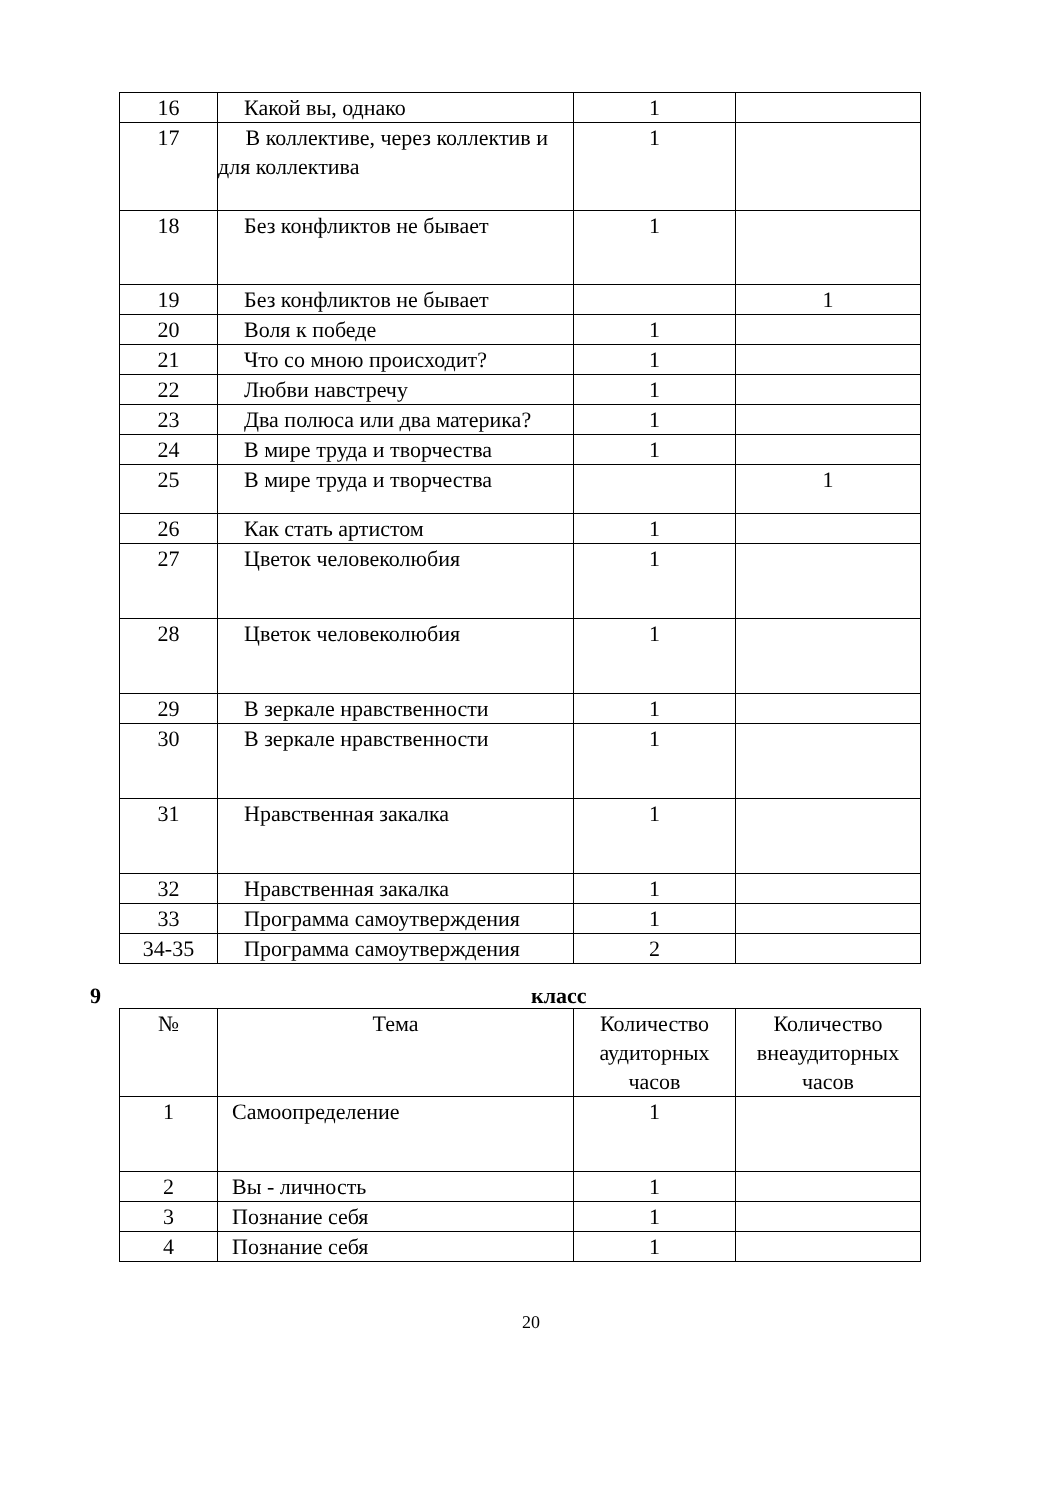| 16 | Какой вы, однако | 1 | |
| 17 | В коллективе, через коллектив и для коллектива | 1 | |
| 18 | Без конфликтов не бывает | 1 | |
| 19 | Без конфликтов не бывает | | 1 |
| 20 | Воля к победе | 1 | |
| 21 | Что со мною происходит? | 1 | |
| 22 | Любви навстречу | 1 | |
| 23 | Два полюса или два материка? | 1 | |
| 24 | В мире труда и творчества | 1 | |
| 25 | В мире труда и творчества | | 1 |
| 26 | Как стать артистом | 1 | |
| 27 | Цветок человеколюбия | 1 | |
| 28 | Цветок человеколюбия | 1 | |
| 29 | В зеркале нравственности | 1 | |
| 30 | В зеркале нравственности | 1 | |
| 31 | Нравственная закалка | 1 | |
| 32 | Нравственная закалка | 1 | |
| 33 | Программа самоутверждения | 1 | |
| 34-35 | Программа самоутверждения | 2 | |
9 класс
| № | Тема | Количество аудиторных часов | Количество внеаудиторных часов |
| --- | --- | --- | --- |
| 1 | Самоопределение | 1 | |
| 2 | Вы - личность | 1 | |
| 3 | Познание себя | 1 | |
| 4 | Познание себя | 1 | |
20